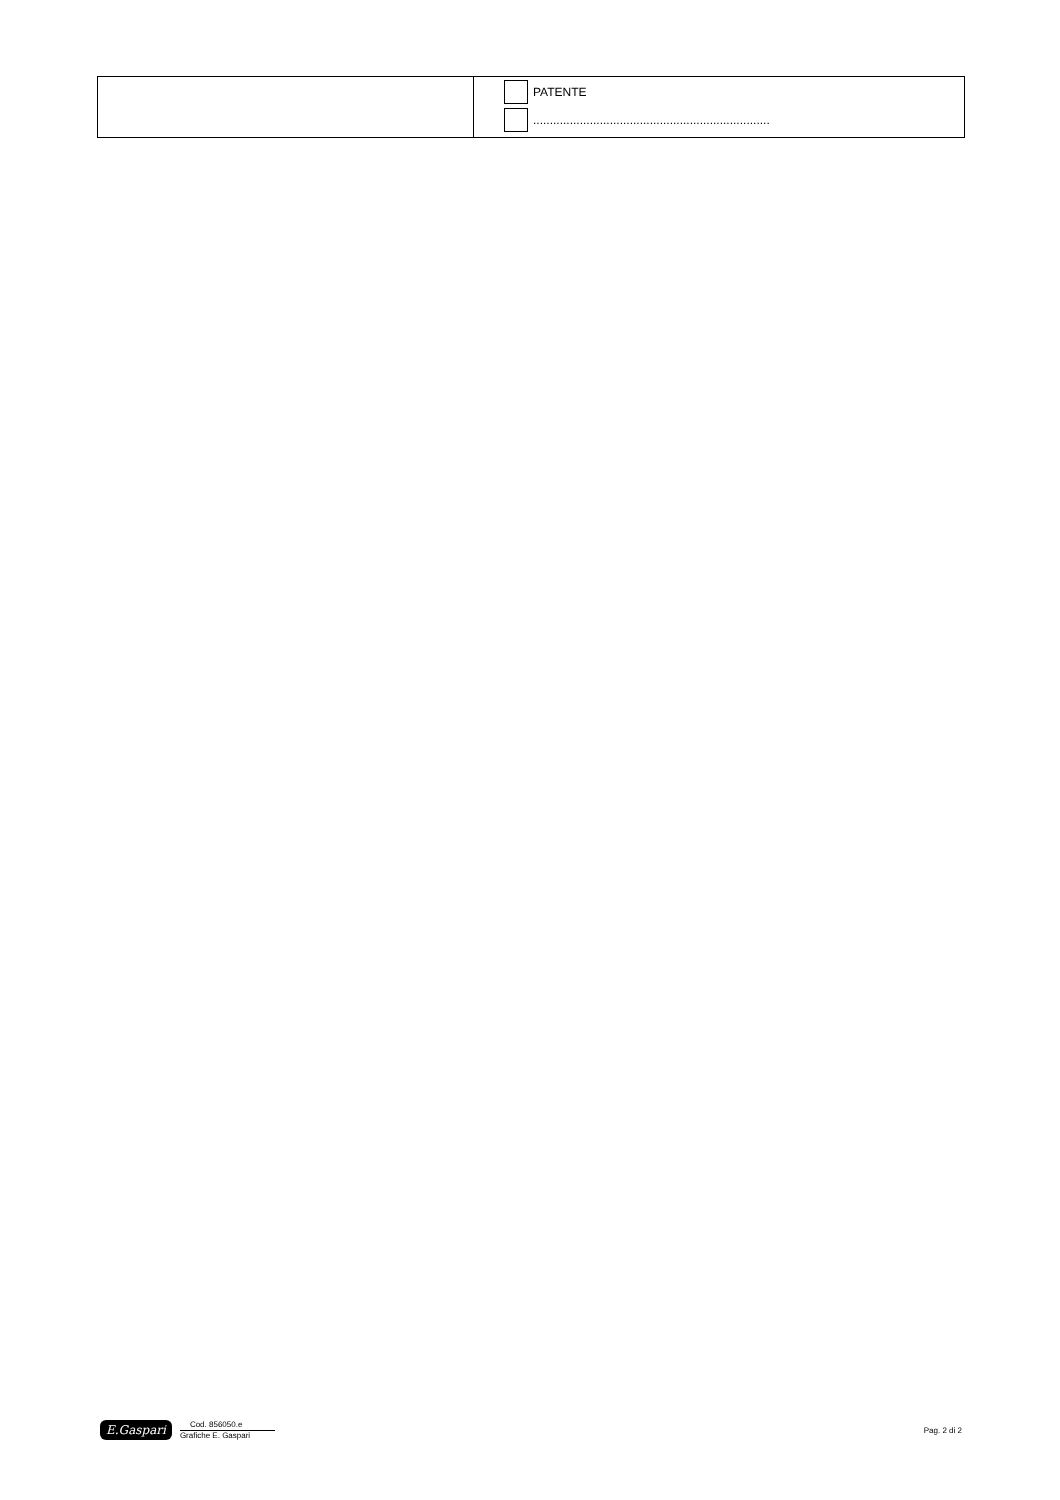| | PATENTE ....................................................................... |
E.Gaspari
Cod. 856050.e
Grafiche E. Gaspari
Pag. 2 di 2